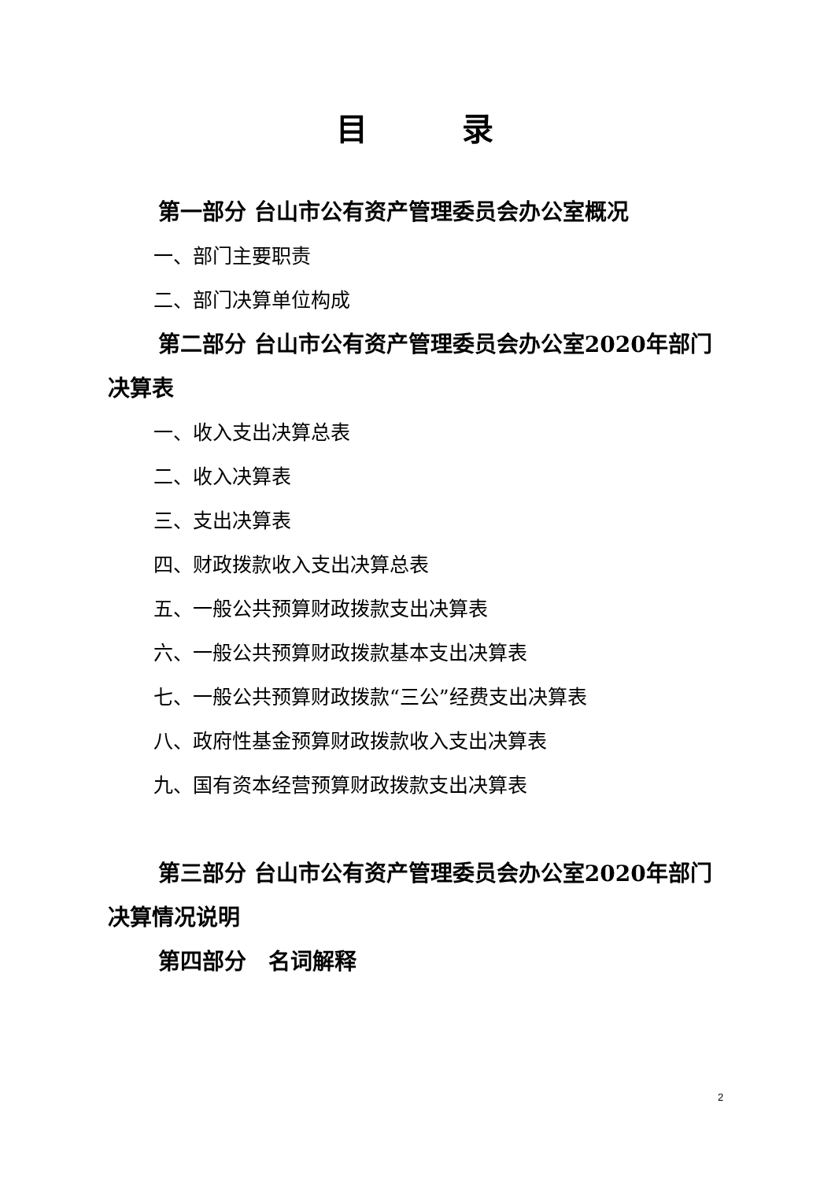目　　　录
第一部分 台山市公有资产管理委员会办公室概况
一、部门主要职责
二、部门决算单位构成
第二部分 台山市公有资产管理委员会办公室2020年部门决算表
一、收入支出决算总表
二、收入决算表
三、支出决算表
四、财政拨款收入支出决算总表
五、一般公共预算财政拨款支出决算表
六、一般公共预算财政拨款基本支出决算表
七、一般公共预算财政拨款“三公”经费支出决算表
八、政府性基金预算财政拨款收入支出决算表
九、国有资本经营预算财政拨款支出决算表
第三部分 台山市公有资产管理委员会办公室2020年部门决算情况说明
第四部分　名词解释
2